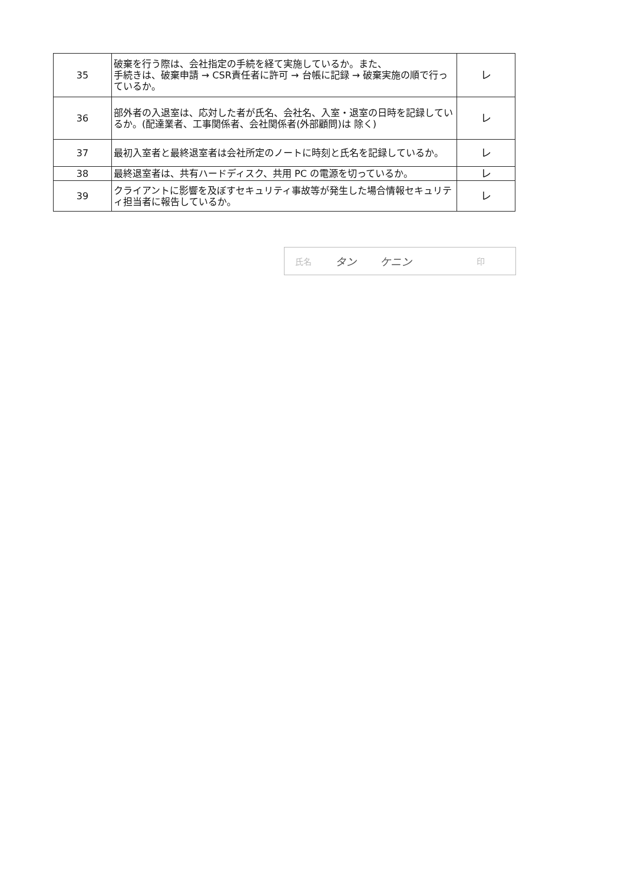| 35 | 破棄を行う際は、会社指定の手続を経て実施しているか。また、 手続きは、破棄申請 → CSR責任者に許可 → 台帳に記録 → 破棄実施の順で行っているか。 | レ |
| 36 | 部外者の入退室は、応対した者が氏名、会社名、入室・退室の日時を記録しているか。(配達業者、工事関係者、会社関係者(外部顧問)は 除く) | レ |
| 37 | 最初入室者と最終退室者は会社所定のノートに時刻と氏名を記録しているか。 | レ |
| 38 | 最終退室者は、共有ハードディスク、共用 PC の電源を切っているか。 | レ |
| 39 | クライアントに影響を及ぼすセキュリティ事故等が発生した場合情報セキュリティ担当者に報告しているか。 | レ |
氏名 タン ケニン 印